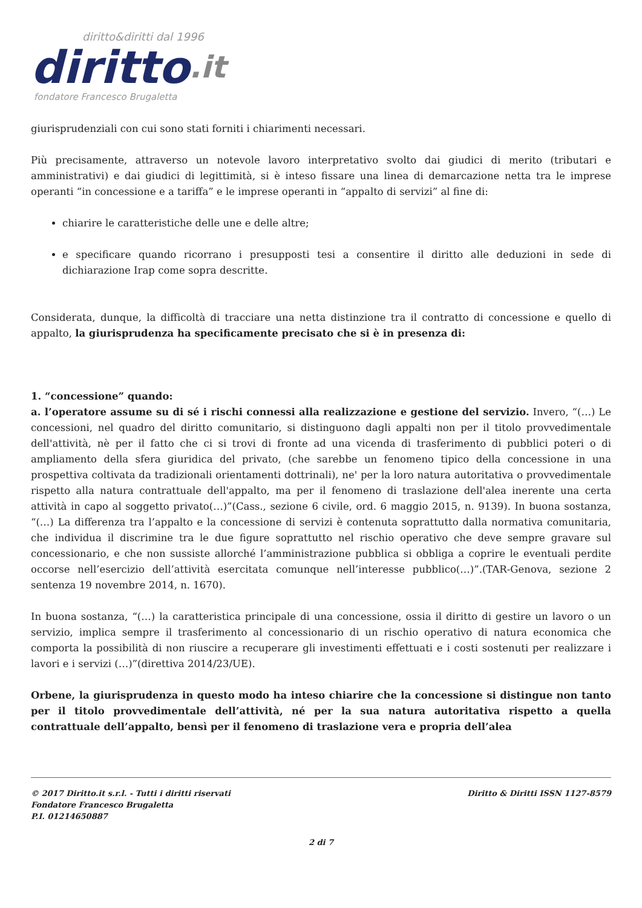diritto&diritti dal 1996
diritto.it
fondatore Francesco Brugaletta
giurisprudenziali con cui sono stati forniti i chiarimenti necessari.
Più precisamente, attraverso un notevole lavoro interpretativo svolto dai giudici di merito (tributari e amministrativi) e dai giudici di legittimità, si è inteso fissare una linea di demarcazione netta tra le imprese operanti “in concessione e a tariffa” e le imprese operanti in “appalto di servizi” al fine di:
chiarire le caratteristiche delle une e delle altre;
e specificare quando ricorrano i presupposti tesi a consentire il diritto alle deduzioni in sede di dichiarazione Irap come sopra descritte.
Considerata, dunque, la difficoltà di tracciare una netta distinzione tra il contratto di concessione e quello di appalto, la giurisprudenza ha specificamente precisato che si è in presenza di:
1. “concessione” quando:
a. l’operatore assume su di sé i rischi connessi alla realizzazione e gestione del servizio. Invero, “(…) Le concessioni, nel quadro del diritto comunitario, si distinguono dagli appalti non per il titolo provvedimentale dell'attività, nè per il fatto che ci si trovi di fronte ad una vicenda di trasferimento di pubblici poteri o di ampliamento della sfera giuridica del privato, (che sarebbe un fenomeno tipico della concessione in una prospettiva coltivata da tradizionali orientamenti dottrinali), ne' per la loro natura autoritativa o provvedimentale rispetto alla natura contrattuale dell'appalto, ma per il fenomeno di traslazione dell'alea inerente una certa attività in capo al soggetto privato(…)”(Cass., sezione 6 civile, ord. 6 maggio 2015, n. 9139). In buona sostanza, “(…) La differenza tra l’appalto e la concessione di servizi è contenuta soprattutto dalla normativa comunitaria, che individua il discrimine tra le due figure soprattutto nel rischio operativo che deve sempre gravare sul concessionario, e che non sussiste allorché l’amministrazione pubblica si obbliga a coprire le eventuali perdite occorse nell’esercizio dell’attività esercitata comunque nell’interesse pubblico(…)”.(TAR-Genova, sezione 2 sentenza 19 novembre 2014, n. 1670).
In buona sostanza, “(…) la caratteristica principale di una concessione, ossia il diritto di gestire un lavoro o un servizio, implica sempre il trasferimento al concessionario di un rischio operativo di natura economica che comporta la possibilità di non riuscire a recuperare gli investimenti effettuati e i costi sostenuti per realizzare i lavori e i servizi (…)”(direttiva 2014/23/UE).
Orbene, la giurisprudenza in questo modo ha inteso chiarire che la concessione si distingue non tanto per il titolo provvedimentale dell’attività, né per la sua natura autoritativa rispetto a quella contrattuale dell’appalto, bensì per il fenomeno di traslazione vera e propria dell’alea
© 2017 Diritto.it s.r.l. - Tutti i diritti riservati
Fondatore Francesco Brugaletta
P.I. 01214650887
Diritto & Diritti ISSN 1127-8579
2 di 7